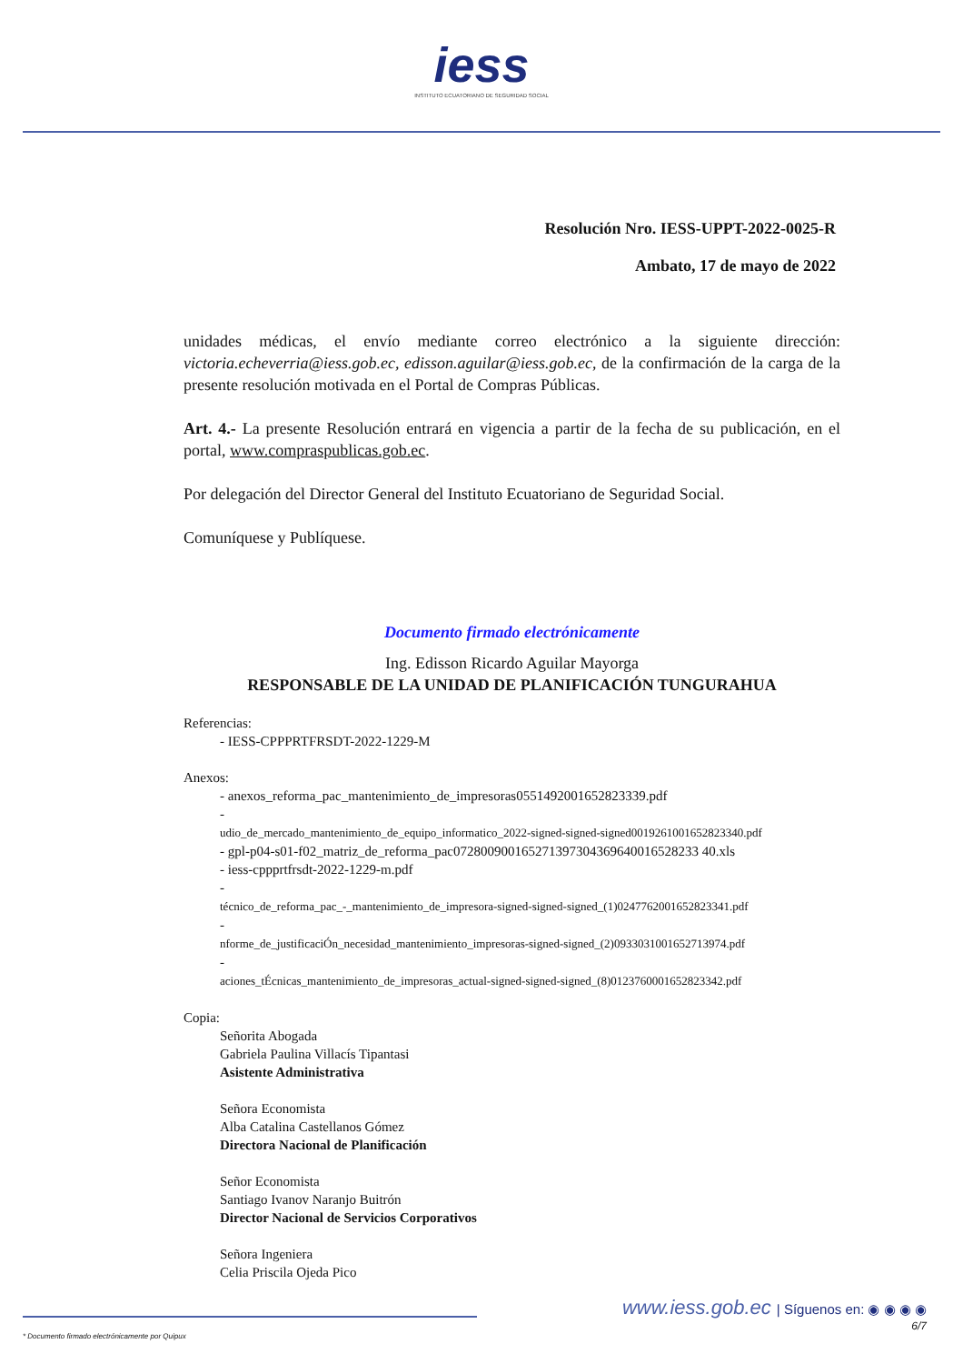iess
INSTITUTO ECUATORIANO DE SEGURIDAD SOCIAL
Resolución Nro. IESS-UPPT-2022-0025-R
Ambato, 17 de mayo de 2022
unidades médicas, el envío mediante correo electrónico a la siguiente dirección: victoria.echeverria@iess.gob.ec, edisson.aguilar@iess.gob.ec, de la confirmación de la carga de la presente resolución motivada en el Portal de Compras Públicas.
Art. 4.- La presente Resolución entrará en vigencia a partir de la fecha de su publicación, en el portal, www.compraspublicas.gob.ec.
Por delegación del Director General del Instituto Ecuatoriano de Seguridad Social.
Comuníquese y Publíquese.
Documento firmado electrónicamente
Ing. Edisson Ricardo Aguilar Mayorga
RESPONSABLE DE LA UNIDAD DE PLANIFICACIÓN TUNGURAHUA
Referencias:
- IESS-CPPPRTFRSDT-2022-1229-M
Anexos:
- anexos_reforma_pac_mantenimiento_de_impresoras0551492001652823339.pdf
-
udio_de_mercado_mantenimiento_de_equipo_informatico_2022-signed-signed-signed0019261001652823340.pdf
- gpl-p04-s01-f02_matriz_de_reforma_pac072800900165271397304369640016528233 40.xls
- iess-cppprtfrsdt-2022-1229-m.pdf
-
técnico_de_reforma_pac_-_mantenimiento_de_impresora-signed-signed-signed_(1)0247762001652823341.pdf
-
nforme_de_justificaciÓn_necesidad_mantenimiento_impresoras-signed-signed_(2)0933031001652713974.pdf
-
aciones_tÉcnicas_mantenimiento_de_impresoras_actual-signed-signed-signed_(8)0123760001652823342.pdf
Copia:
Señorita Abogada
Gabriela Paulina Villacís Tipantasi
Asistente Administrativa
Señora Economista
Alba Catalina Castellanos Gómez
Directora Nacional de Planificación
Señor Economista
Santiago Ivanov Naranjo Buitrón
Director Nacional de Servicios Corporativos
Señora Ingeniera
Celia Priscila Ojeda Pico
www.iess.gob.ec | Síguenos en: ◉ ◉ ◉ ◉
6/7
* Documento firmado electrónicamente por Quipux